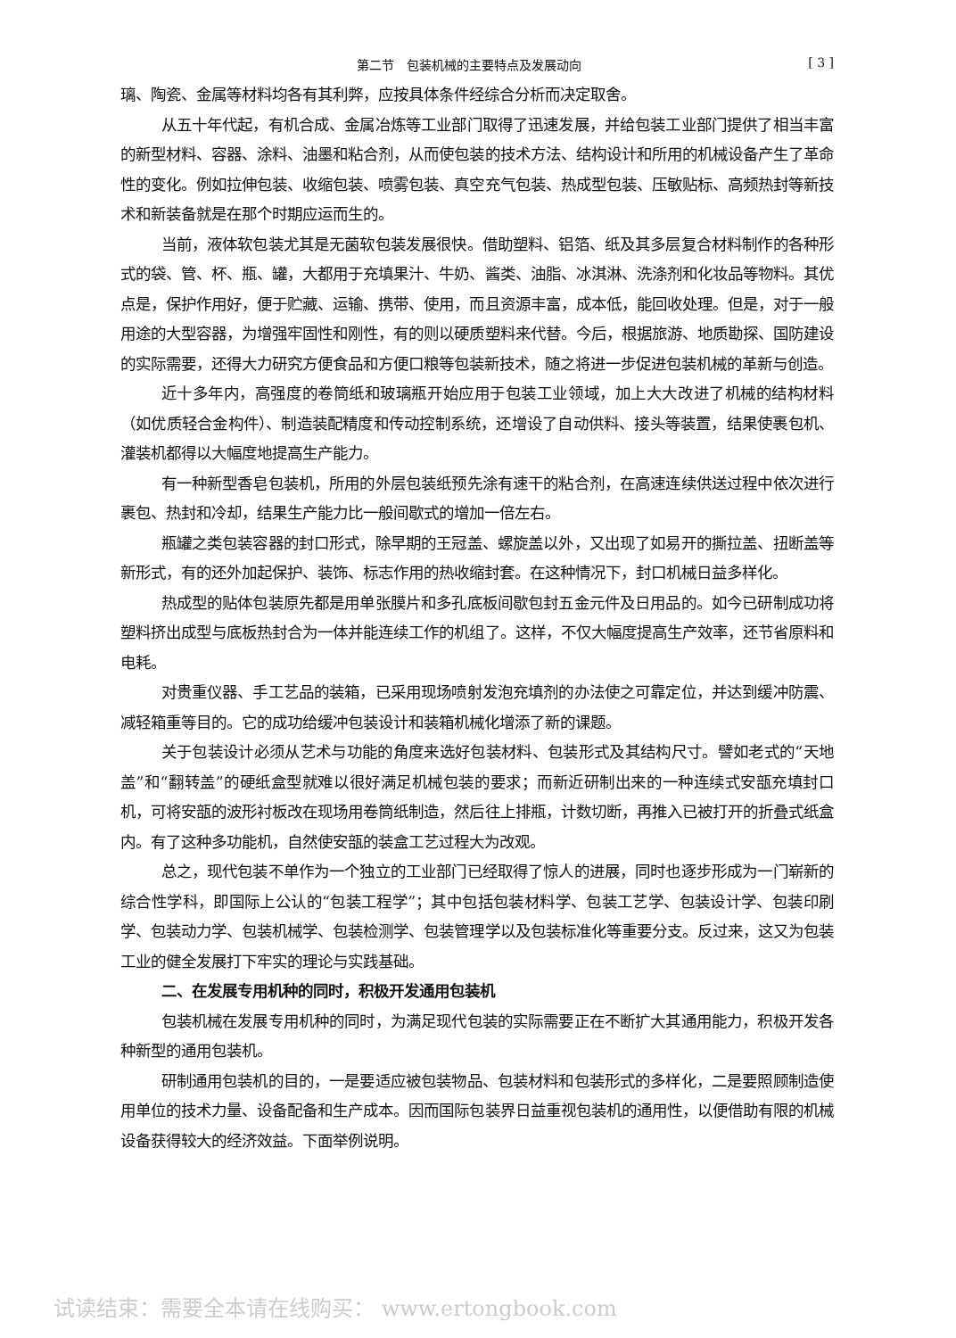第二节　包装机械的主要特点及发展动向 [ 3 ]
璃、陶瓷、金属等材料均各有其利弊，应按具体条件经综合分析而决定取舍。
从五十年代起，有机合成、金属冶炼等工业部门取得了迅速发展，并给包装工业部门提供了相当丰富的新型材料、容器、涂料、油墨和粘合剂，从而使包装的技术方法、结构设计和所用的机械设备产生了革命性的变化。例如拉伸包装、收缩包装、喷雾包装、真空充气包装、热成型包装、压敏贴标、高频热封等新技术和新装备就是在那个时期应运而生的。
当前，液体软包装尤其是无菌软包装发展很快。借助塑料、铝箔、纸及其多层复合材料制作的各种形式的袋、管、杯、瓶、罐，大都用于充填果汁、牛奶、酱类、油脂、冰淇淋、洗涤剂和化妆品等物料。其优点是，保护作用好，便于贮藏、运输、携带、使用，而且资源丰富，成本低，能回收处理。但是，对于一般用途的大型容器，为增强牢固性和刚性，有的则以硬质塑料来代替。今后，根据旅游、地质勘探、国防建设的实际需要，还得大力研究方便食品和方便口粮等包装新技术，随之将进一步促进包装机械的革新与创造。
近十多年内，高强度的卷筒纸和玻璃瓶开始应用于包装工业领域，加上大大改进了机械的结构材料（如优质轻合金构件）、制造装配精度和传动控制系统，还增设了自动供料、接头等装置，结果使裹包机、灌装机都得以大幅度地提高生产能力。
有一种新型香皂包装机，所用的外层包装纸预先涂有速干的粘合剂，在高速连续供送过程中依次进行裹包、热封和冷却，结果生产能力比一般间歇式的增加一倍左右。
瓶罐之类包装容器的封口形式，除早期的王冠盖、螺旋盖以外，又出现了如易开的撕拉盖、扭断盖等新形式，有的还外加起保护、装饰、标志作用的热收缩封套。在这种情况下，封口机械日益多样化。
热成型的贴体包装原先都是用单张膜片和多孔底板间歇包封五金元件及日用品的。如今已研制成功将塑料挤出成型与底板热封合为一体并能连续工作的机组了。这样，不仅大幅度提高生产效率，还节省原料和电耗。
对贵重仪器、手工艺品的装箱，已采用现场喷射发泡充填剂的办法使之可靠定位，并达到缓冲防震、减轻箱重等目的。它的成功给缓冲包装设计和装箱机械化增添了新的课题。
关于包装设计必须从艺术与功能的角度来选好包装材料、包装形式及其结构尺寸。譬如老式的“天地盖”和“翻转盖”的硬纸盒型就难以很好满足机械包装的要求；而新近研制出来的一种连续式安瓿充填封口机，可将安瓿的波形衬板改在现场用卷筒纸制造，然后往上排瓶，计数切断，再推入已被打开的折叠式纸盒内。有了这种多功能机，自然使安瓿的装盒工艺过程大为改观。
总之，现代包装不单作为一个独立的工业部门已经取得了惊人的进展，同时也逐步形成为一门崭新的综合性学科，即国际上公认的“包装工程学”；其中包括包装材料学、包装工艺学、包装设计学、包装印刷学、包装动力学、包装机械学、包装检测学、包装管理学以及包装标准化等重要分支。反过来，这又为包装工业的健全发展打下牢实的理论与实践基础。
二、在发展专用机种的同时，积极开发通用包装机
包装机械在发展专用机种的同时，为满足现代包装的实际需要正在不断扩大其通用能力，积极开发各种新型的通用包装机。
研制通用包装机的目的，一是要适应被包装物品、包装材料和包装形式的多样化，二是要照顾制造使用单位的技术力量、设备配备和生产成本。因而国际包装界日益重视包装机的通用性，以便借助有限的机械设备获得较大的经济效益。下面举例说明。
试读结束：需要全本请在线购买： www.ertongbook.com